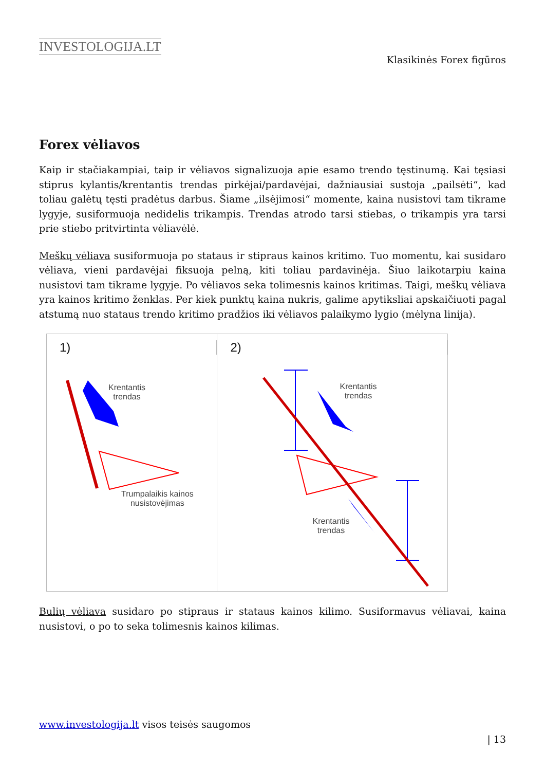INVESTOLOGIJA.LT
Klasikinės Forex figūros
Forex vėliavos
Kaip ir stačiakampiai, taip ir vėliavos signalizuoja apie esamo trendo tęstinumą. Kai tęsiasi stiprus kylantis/krentantis trendas pirkėjai/pardavėjai, dažniausiai sustoja „pailsėti“, kad toliau galėtų tęsti pradėtus darbus. Šiame „ilsėjimosi“ momente, kaina nusistovi tam tikrame lygyje, susiformuoja nedidelis trikampis. Trendas atrodo tarsi stiebas, o trikampis yra tarsi prie stiebo pritvirtinta vėliavėlė.
Meškų vėliava susiformuoja po stataus ir stipraus kainos kritimo. Tuo momentu, kai susidaro vėliava, vieni pardavėjai fiksuoja pelną, kiti toliau pardavinėja. Šiuo laikotarpiu kaina nusistovi tam tikrame lygyje. Po vėliavos seka tolimesnis kainos kritimas. Taigi, meškų vėliava yra kainos kritimo ženklas. Per kiek punktų kaina nukris, galime apytiksliai apskaičiuoti pagal atstumą nuo stataus trendo kritimo pradžios iki vėliavos palaikymo lygio (mėlyna linija).
1)
Krentantis
trendas
Trumpalaikis kainos
nusistovėjimas
2)
Krentantis
trendas
Krentantis
trendas
Bulių vėliava susidaro po stipraus ir stataus kainos kilimo. Susiformavus vėliavai, kaina nusistovi, o po to seka tolimesnis kainos kilimas.
www.investologija.lt visos teisės saugomos
| 13